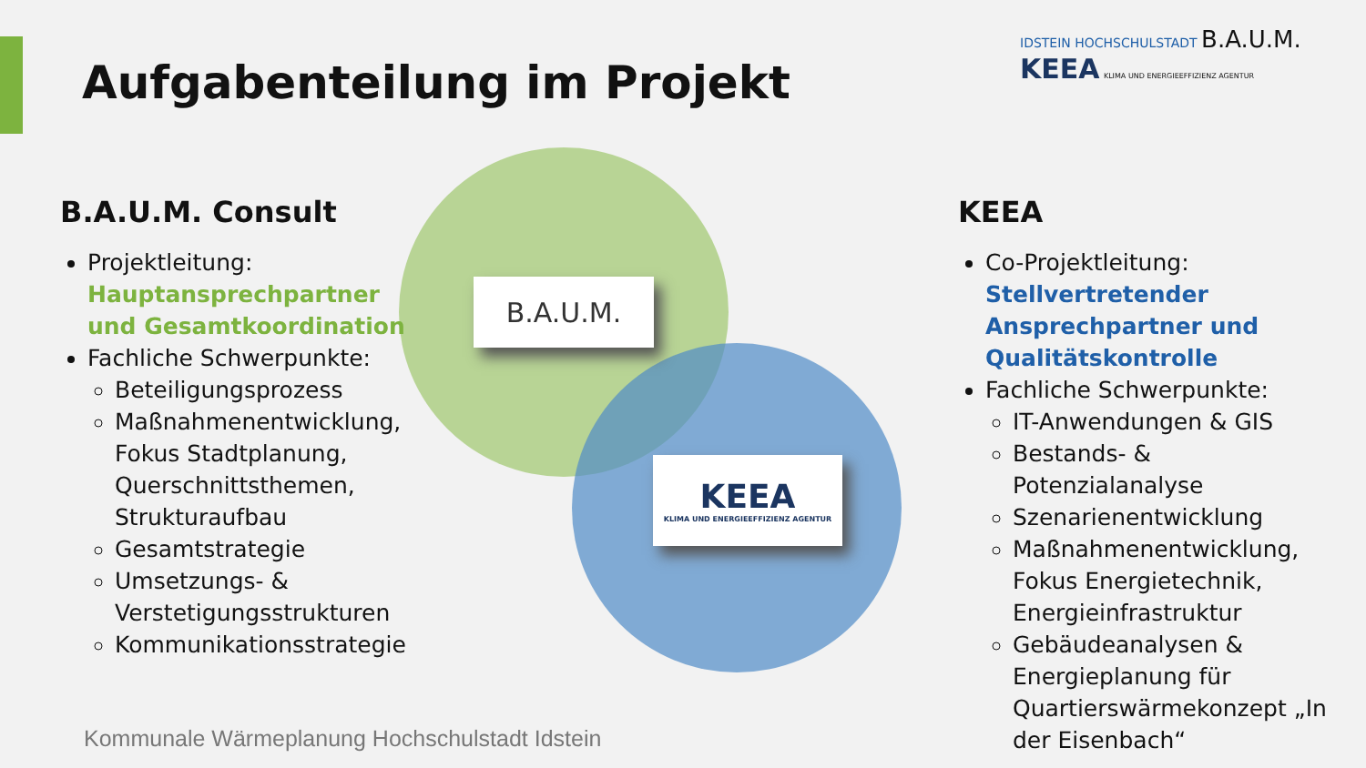Aufgabenteilung im Projekt
IDSTEIN HOCHSCHULSTADT B.A.U.M. KEEA KLIMA UND ENERGIEEFFIZIENZ AGENTUR
B.A.U.M.
KEEA
KLIMA UND ENERGIEEFFIZIENZ AGENTUR
B.A.U.M. Consult
Projektleitung:
Hauptansprechpartner und Gesamtkoordination
Fachliche Schwerpunkte:
Beteiligungsprozess
Maßnahmenentwicklung, Fokus Stadtplanung, Querschnittsthemen, Strukturaufbau
Gesamtstrategie
Umsetzungs- & Verstetigungsstrukturen
Kommunikationsstrategie
KEEA
Co-Projektleitung:
Stellvertretender Ansprechpartner und Qualitätskontrolle
Fachliche Schwerpunkte:
IT-Anwendungen & GIS
Bestands- & Potenzialanalyse
Szenarienentwicklung
Maßnahmenentwicklung, Fokus Energietechnik, Energieinfrastruktur
Gebäudeanalysen & Energieplanung für Quartierswärmekonzept „In der Eisenbach“
Kommunale Wärmeplanung Hochschulstadt Idstein